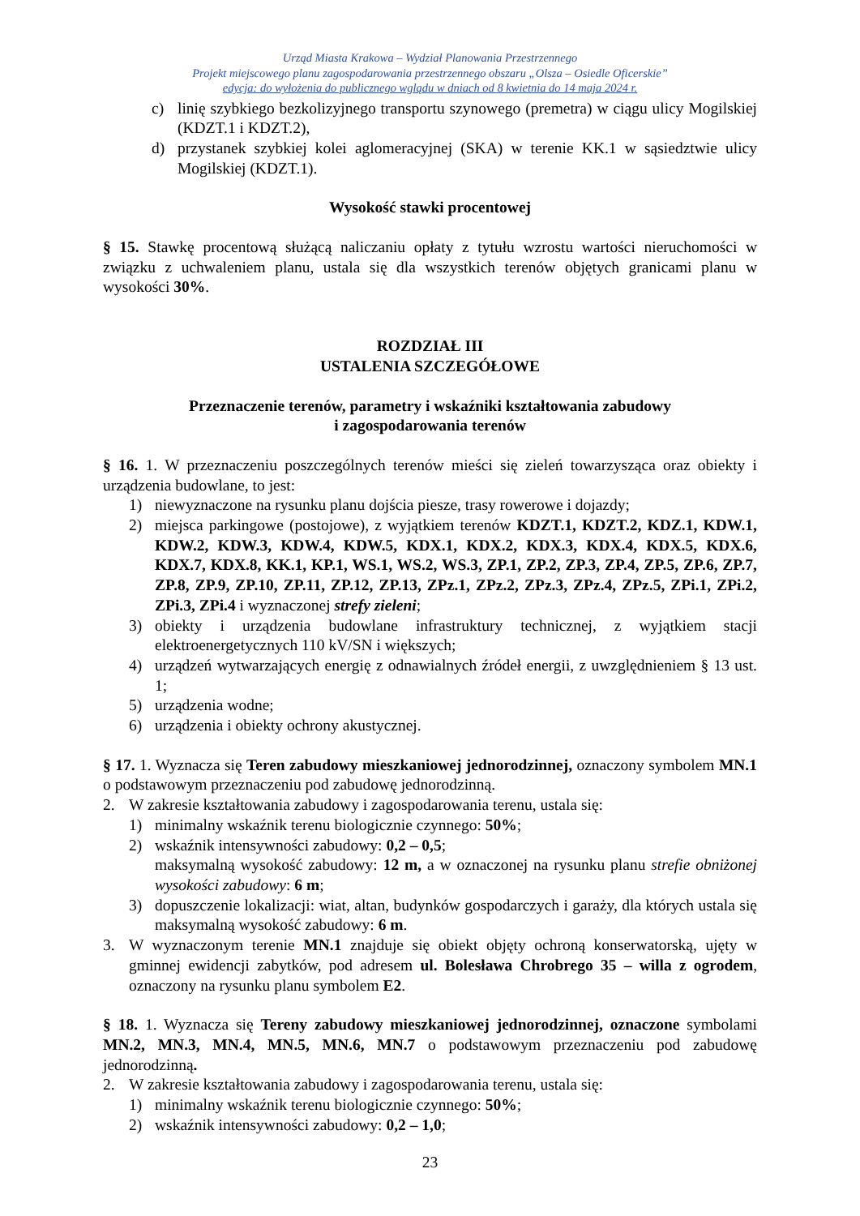Urząd Miasta Krakowa – Wydział Planowania Przestrzennego
Projekt miejscowego planu zagospodarowania przestrzennego obszaru „Olsza – Osiedle Oficerskie”
edycja: do wyłożenia do publicznego wglądu w dniach od 8 kwietnia do 14 maja 2024 r.
c) linię szybkiego bezkolizyjnego transportu szynowego (premetra) w ciągu ulicy Mogilskiej (KDZT.1 i KDZT.2),
d) przystanek szybkiej kolei aglomeracyjnej (SKA) w terenie KK.1 w sąsiedztwie ulicy Mogilskiej (KDZT.1).
Wysokość stawki procentowej
§ 15. Stawkę procentową służącą naliczaniu opłaty z tytułu wzrostu wartości nieruchomości w związku z uchwaleniem planu, ustala się dla wszystkich terenów objętych granicami planu w wysokości 30%.
ROZDZIAŁ III
USTALENIA SZCZEGÓŁOWE
Przeznaczenie terenów, parametry i wskaźniki kształtowania zabudowy
i zagospodarowania terenów
§ 16. 1. W przeznaczeniu poszczególnych terenów mieści się zieleń towarzysząca oraz obiekty i urządzenia budowlane, to jest:
1) niewyznaczone na rysunku planu dojścia piesze, trasy rowerowe i dojazdy;
2) miejsca parkingowe (postojowe), z wyjątkiem terenów KDZT.1, KDZT.2, KDZ.1, KDW.1, KDW.2, KDW.3, KDW.4, KDW.5, KDX.1, KDX.2, KDX.3, KDX.4, KDX.5, KDX.6, KDX.7, KDX.8, KK.1, KP.1, WS.1, WS.2, WS.3, ZP.1, ZP.2, ZP.3, ZP.4, ZP.5, ZP.6, ZP.7, ZP.8, ZP.9, ZP.10, ZP.11, ZP.12, ZP.13, ZPz.1, ZPz.2, ZPz.3, ZPz.4, ZPz.5, ZPi.1, ZPi.2, ZPi.3, ZPi.4 i wyznaczonej strefy zieleni;
3) obiekty i urządzenia budowlane infrastruktury technicznej, z wyjątkiem stacji elektroenergetycznych 110 kV/SN i większych;
4) urządzeń wytwarzających energię z odnawialnych źródeł energii, z uwzględnieniem § 13 ust. 1;
5) urządzenia wodne;
6) urządzenia i obiekty ochrony akustycznej.
§ 17. 1. Wyznacza się Teren zabudowy mieszkaniowej jednorodzinnej, oznaczony symbolem MN.1 o podstawowym przeznaczeniu pod zabudowę jednorodzinną.
2. W zakresie kształtowania zabudowy i zagospodarowania terenu, ustala się:
1) minimalny wskaźnik terenu biologicznie czynnego: 50%;
2) wskaźnik intensywności zabudowy: 0,2 – 0,5;
maksymalną wysokość zabudowy: 12 m, a w oznaczonej na rysunku planu strefie obniżonej wysokości zabudowy: 6 m;
3) dopuszczenie lokalizacji: wiat, altan, budynków gospodarczych i garaży, dla których ustala się maksymalną wysokość zabudowy: 6 m.
3. W wyznaczonym terenie MN.1 znajduje się obiekt objęty ochroną konserwatorską, ujęty w gminnej ewidencji zabytków, pod adresem ul. Bolesława Chrobrego 35 – willa z ogrodem, oznaczony na rysunku planu symbolem E2.
§ 18. 1. Wyznacza się Tereny zabudowy mieszkaniowej jednorodzinnej, oznaczone symbolami MN.2, MN.3, MN.4, MN.5, MN.6, MN.7 o podstawowym przeznaczeniu pod zabudowę jednorodzinną.
2. W zakresie kształtowania zabudowy i zagospodarowania terenu, ustala się:
1) minimalny wskaźnik terenu biologicznie czynnego: 50%;
2) wskaźnik intensywności zabudowy: 0,2 – 1,0;
23